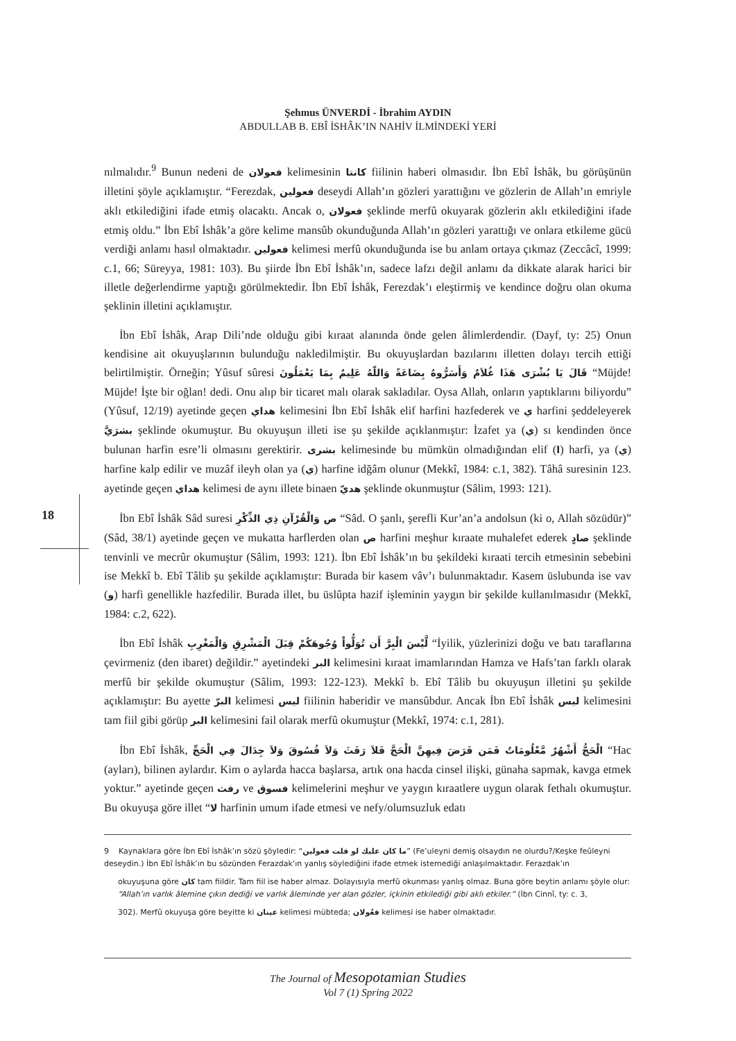Şehmus ÜNVERDİ - İbrahim AYDIN
ABDULLAB B. EBÎ İSHÂK’IN NAHİV İLMİNDEKİ YERİ
nılmalıdır.<sup>9</sup> Bunun nedeni de فعولان kelimesinin كانتا fiilinin haberi olmasıdır. İbn Ebî İshâk, bu görüşünün illetini şöyle açıklamıştır. “Ferezdak, فعولين deseydi Allah’ın gözleri yarattığını ve gözlerin de Allah’ın emriyle aklı etkilediğini ifade etmiş olacaktı. Ancak o, فعولان şeklinde merfû okuyarak gözlerin aklı etkilediğini ifade etmiş oldu.” İbn Ebî İshâk’a göre kelime mansûb okunduğunda Allah’ın gözleri yarattığı ve onlara etkileme gücü verdiği anlamı hasıl olmaktadır. فعولين kelimesi merfû okunduğunda ise bu anlam ortaya çıkmaz (Zeccâcî, 1999: c.1, 66; Süreyya, 1981: 103). Bu şiirde İbn Ebî İshâk’ın, sadece lafzı değil anlamı da dikkate alarak harici bir illetle değerlendirme yaptığı görülmektedir. İbn Ebî İshâk, Ferezdak’ı eleştirmiş ve kendince doğru olan okuma şeklinin illetini açıklamıştır.
İbn Ebî İshâk, Arap Dili’nde olduğu gibi kıraat alanında önde gelen âlimlerdendir. (Dayf, ty: 25) Onun kendisine ait okuyuşlarının bulunduğu nakledilmiştir. Bu okuyuşlardan bazılarını illetten dolayı tercih ettiği belirtilmiştir. Örneğin; Yûsuf sûresi قَالَ يَا بُشْرَى هَذَا غُلاَمٌ وَأَسَرُّوهُ بِضَاعَةً وَاللّهُ عَلِيمٌ بِمَا يَعْمَلُونَ “Müjde! Müjde! İşte bir oğlan! dedi. Onu alıp bir ticaret malı olarak sakladılar. Oysa Allah, onların yaptıklarını biliyordu” (Yûsuf, 12/19) ayetinde geçen هداي kelimesini İbn Ebî İshâk elif harfini hazfederek ve ي harfini şeddeleyerek بشرَيَّ şeklinde okumuştur. Bu okuyuşun illeti ise şu şekilde açıklanmıştır: İzafet ya (ي) sı kendinden önce bulunan harfin esre’li olmasını gerektirir. بشرى kelimesinde bu mümkün olmadığından elif (ا) harfi, ya (ي) harfine kalp edilir ve muzâf ileyh olan ya (ي) harfine idğâm olunur (Mekkî, 1984: c.1, 382). Tâhâ suresinin 123. ayetinde geçen هداي kelimesi de aynı illete binaen هديّ şeklinde okunmuştur (Sâlim, 1993: 121).
İbn Ebî İshâk Sâd suresi ص وَالْقُرْآنِ ذِي الذِّكْرِ “Sâd. O şanlı, şerefli Kur’an’a andolsun (ki o, Allah sözüdür)” (Sâd, 38/1) ayetinde geçen ve mukatta harflerden olan ص harfini meşhur kıraate muhalefet ederek صادٍ şeklinde tenvinli ve mecrûr okumuştur (Sâlim, 1993: 121). İbn Ebî İshâk’ın bu şekildeki kıraati tercih etmesinin sebebini ise Mekkî b. Ebî Tâlib şu şekilde açıklamıştır: Burada bir kasem vâv’ı bulunmaktadır. Kasem üslubunda ise vav (و) harfi genellikle hazfedilir. Burada illet, bu üslûpta hazif işleminin yaygın bir şekilde kullanılmasıdır (Mekkî, 1984: c.2, 622).
İbn Ebî İshâk لَّيْسَ الْبِرَّ أَن تُوَلُّواْ وُجُوهَكُمْ قِبَلَ الْمَشْرِقِ وَالْمَغْرِبِ “İyilik, yüzlerinizi doğu ve batı taraflarına çevirmeniz (den ibaret) değildir.” ayetindeki البر kelimesini kıraat imamlarından Hamza ve Hafs’tan farklı olarak merfû bir şekilde okumuştur (Sâlim, 1993: 122-123). Mekkî b. Ebî Tâlib bu okuyuşun illetini şu şekilde açıklamıştır: Bu ayette البرّ kelimesi ليس fiilinin haberidir ve mansûbdur. Ancak İbn Ebî İshâk ليس kelimesini tam fiil gibi görüp البر kelimesini fail olarak merfû okumuştur (Mekkî, 1974: c.1, 281).
İbn Ebî İshâk, الْحَجُّ أَشْهُرٌ مَّعْلُومَاتٌ فَمَن فَرَضَ فِيهِنَّ الْحَجَّ فَلاَ رَفَثَ وَلاَ فُسُوقَ وَلاَ جِدَالَ فِي الْحَجِّ “Hac (ayları), bilinen aylardır. Kim o aylarda hacca başlarsa, artık ona hacda cinsel ilişki, günaha sapmak, kavga etmek yoktur.” ayetinde geçen رفث ve فسوق kelimelerini meşhur ve yaygın kıraatlere uygun olarak fethalı okumuştur. Bu okuyuşa göre illet “لا harfinin umum ifade etmesi ve nefy/olumsuzluk edatı
18
9 Kaynaklara göre İbn Ebî İshâk’ın sözü şöyledir: “ما كان عليك لو قلت فعولين” (Fe’uleyni demiş olsaydın ne olurdu?/Keşke feûleyni deseydin.) İbn Ebî İshâk’ın bu sözünden Ferazdak’ın yanlış söylediğini ifade etmek istemediği anlaşılmaktadır. Ferazdak’ın
okuyuşuna göre كان tam fiildir. Tam fiil ise haber almaz. Dolayısıyla merfû okunması yanlış olmaz. Buna göre beytin anlamı şöyle olur: “Allah’ın varlık âlemine çıkın dediği ve varlık âleminde yer alan gözler, içkinin etkilediği gibi aklı etkiler.” (İbn Cinnî, ty: c. 3,
302). Merfû okuyuşa göre beyitte ki عينان kelimesi mübteda; فعُولان kelimesi ise haber olmaktadır.
The Journal of Mesopotamian Studies
Vol 7 (1) Spring 2022